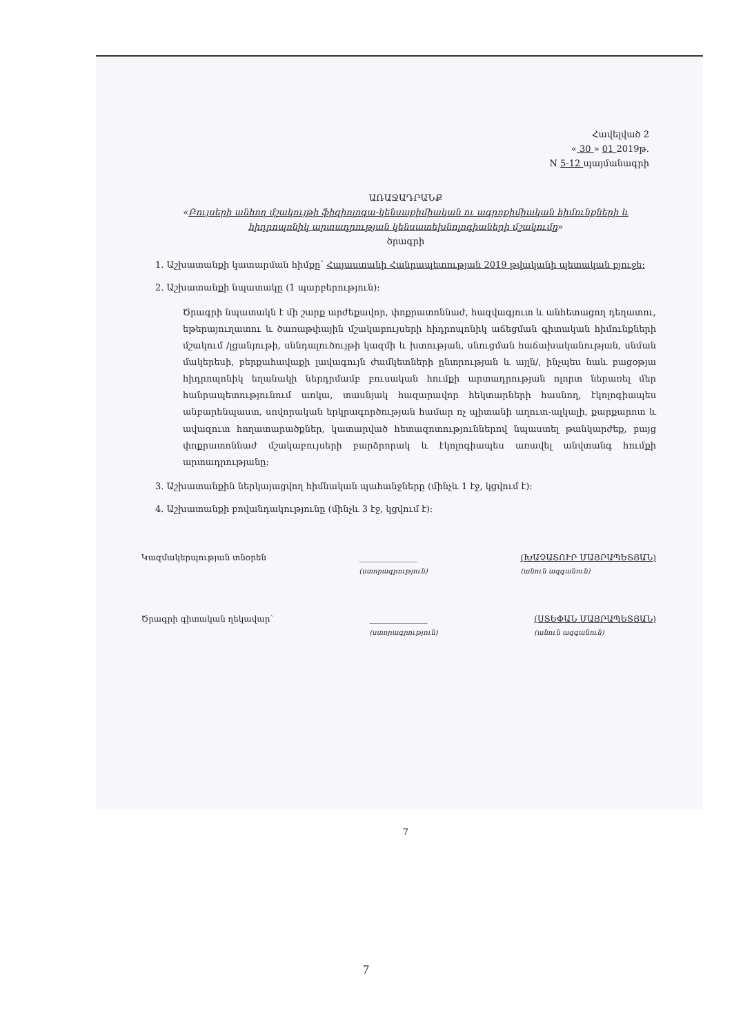Հավելված 2
« 30 » 01 2019թ.
N 5-12 պայմանագրի
ԱՌԱՋԱԴՐԱՆՔ
«Բույսերի անհող մշակույթի ֆիզիոլոգա-կենսաքիմիական ու ագրոքիմիական հիմունքների և հիդրոպոնիկ արտադրության կենսատեխնոլոգիաների մշակումը»
ծրագրի
1. Աշխատանքի կատարման հիմքը՝ Հայաստանի Հանրապետության 2019 թվականի պետական բյուջե:
2. Աշխատանքի նպատակը (1 պարբերություն):
Ծրագրի նպատակն է մի շարք արժեքավոր, փոքրատոննաժ, հազվագյուտ և անհետացող դեղատու, եթերայուղատու և ծառաթփային մշակաբույսերի հիդրոպոնիկ աճեցման գիտական հիմունքների մշակում /լցանյութի, սննդալուծույթի կազմի և խտության, սնուցման հաճախականության, սնման մակերեսի, բերքահավաքի լավագույն ժամկետների ընտրության և այլն/, ինչպես նաև բացօթյա հիդրոպոնիկ եղանակի ներդրմամբ բուսական հումքի արտադրության ոլորտ ներառել մեր հանրապետությունում առկա, տասնյակ հազարավոր հեկտարների հասնող, էկոլոգիապես անբարենպաստ, սովորական երկրագործության համար ոչ պիտանի աղուտ-ալկալի, քարքարոտ և ավազուտ հողատարածքներ, կատարված հետազոտություններով նպաստել թանկարժեք, բայց փոքրատոննաժ մշակաբույսերի բարձրորակ և էկոլոգիապես առավել անվտանգ հումքի արտադրությանը:
3. Աշխատանքին ներկայացվող հիմնական պահանջները (մինչև 1 էջ, կցվում է):
4. Աշխատանքի բովանդակությունը (մինչև 3 էջ, կցվում է):
Կազմակերպության տնօրեն ______________
(ստորագրություն) (ԽԱՉԱՏՈՒՐ ՄԱՅՐԱՊԵՏՅԱՆ)
(անուն ազգանուն)
Ծրագրի գիտական ղեկավար՝ ______________
(ստորագրություն) (ՍՏԵՓԱՆ ՄԱՅՐԱՊԵՏՅԱՆ)
(անուն ազգանուն)
7
7